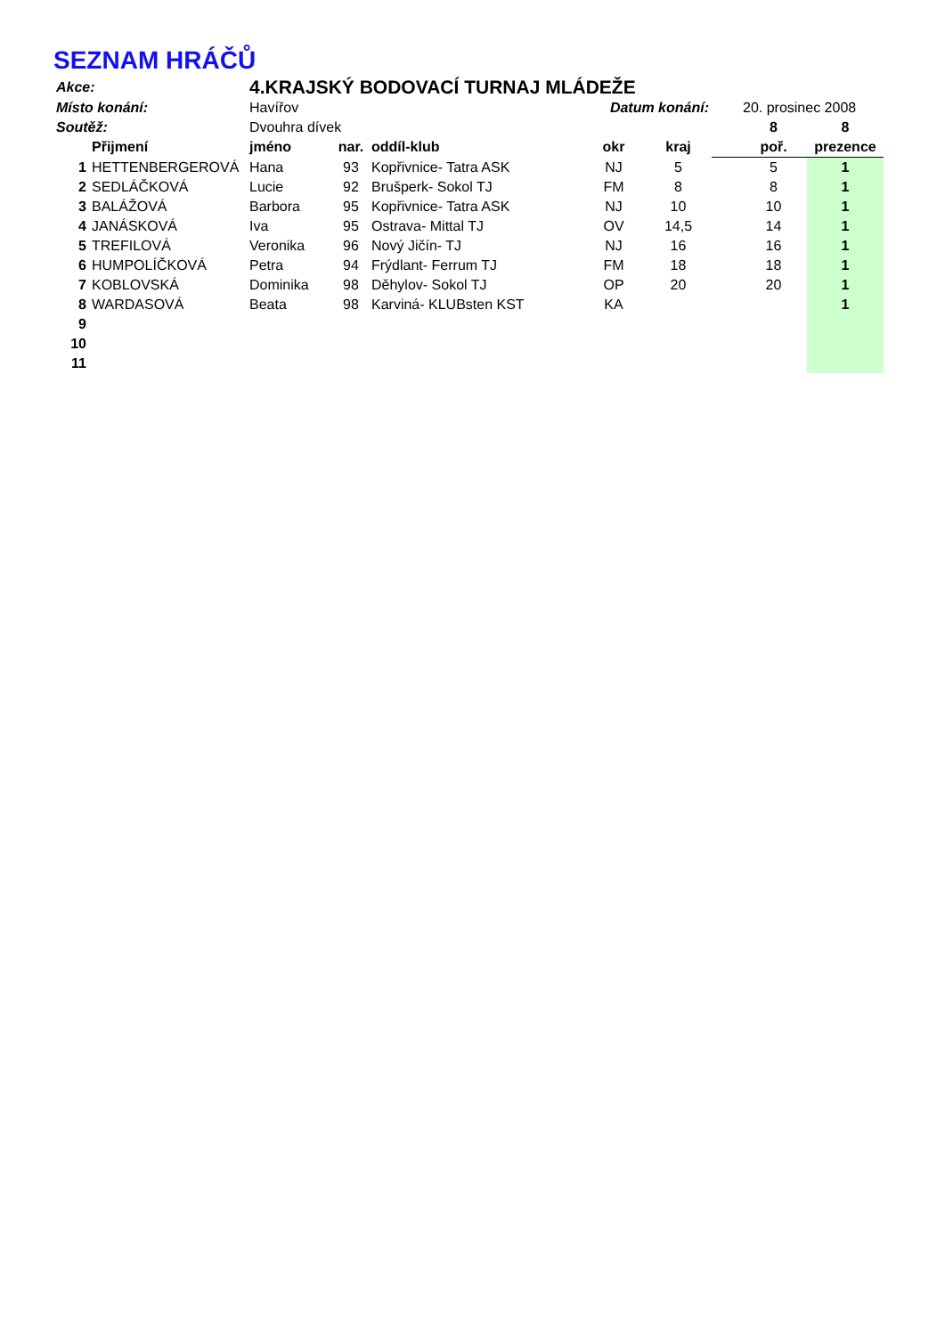SEZNAM HRÁČŮ
| Akce: | | 4.KRAJSKÝ BODOVACÍ TURNAJ MLÁDEŽE | | | | | | | |
| Místo konání: | | Havířov | | | Datum konání: | | | 20. prosinec 2008 | |
| Soutěž: | | Dvouhra dívek | | | | | | 8 | 8 |
| | Přijmení | jméno | nar. | oddíl-klub | okr | kraj | | poř. | prezence |
| 1 | HETTENBERGEROVÁ | Hana | 93 | Kopřivnice- Tatra ASK | NJ | 5 | | 5 | 1 |
| 2 | SEDLÁČKOVÁ | Lucie | 92 | Brušperk- Sokol TJ | FM | 8 | | 8 | 1 |
| 3 | BALÁŽOVÁ | Barbora | 95 | Kopřivnice- Tatra ASK | NJ | 10 | | 10 | 1 |
| 4 | JANÁSKOVÁ | Iva | 95 | Ostrava- Mittal TJ | OV | 14,5 | | 14 | 1 |
| 5 | TREFILOVÁ | Veronika | 96 | Nový Jičín- TJ | NJ | 16 | | 16 | 1 |
| 6 | HUMPOLÍČKOVÁ | Petra | 94 | Frýdlant- Ferrum TJ | FM | 18 | | 18 | 1 |
| 7 | KOBLOVSKÁ | Dominika | 98 | Děhylov- Sokol TJ | OP | 20 | | 20 | 1 |
| 8 | WARDASOVÁ | Beata | 98 | Karviná- KLUBsten KST | KA | | | | 1 |
| 9 | | | | | | | | | |
| 10 | | | | | | | | | |
| 11 | | | | | | | | | |